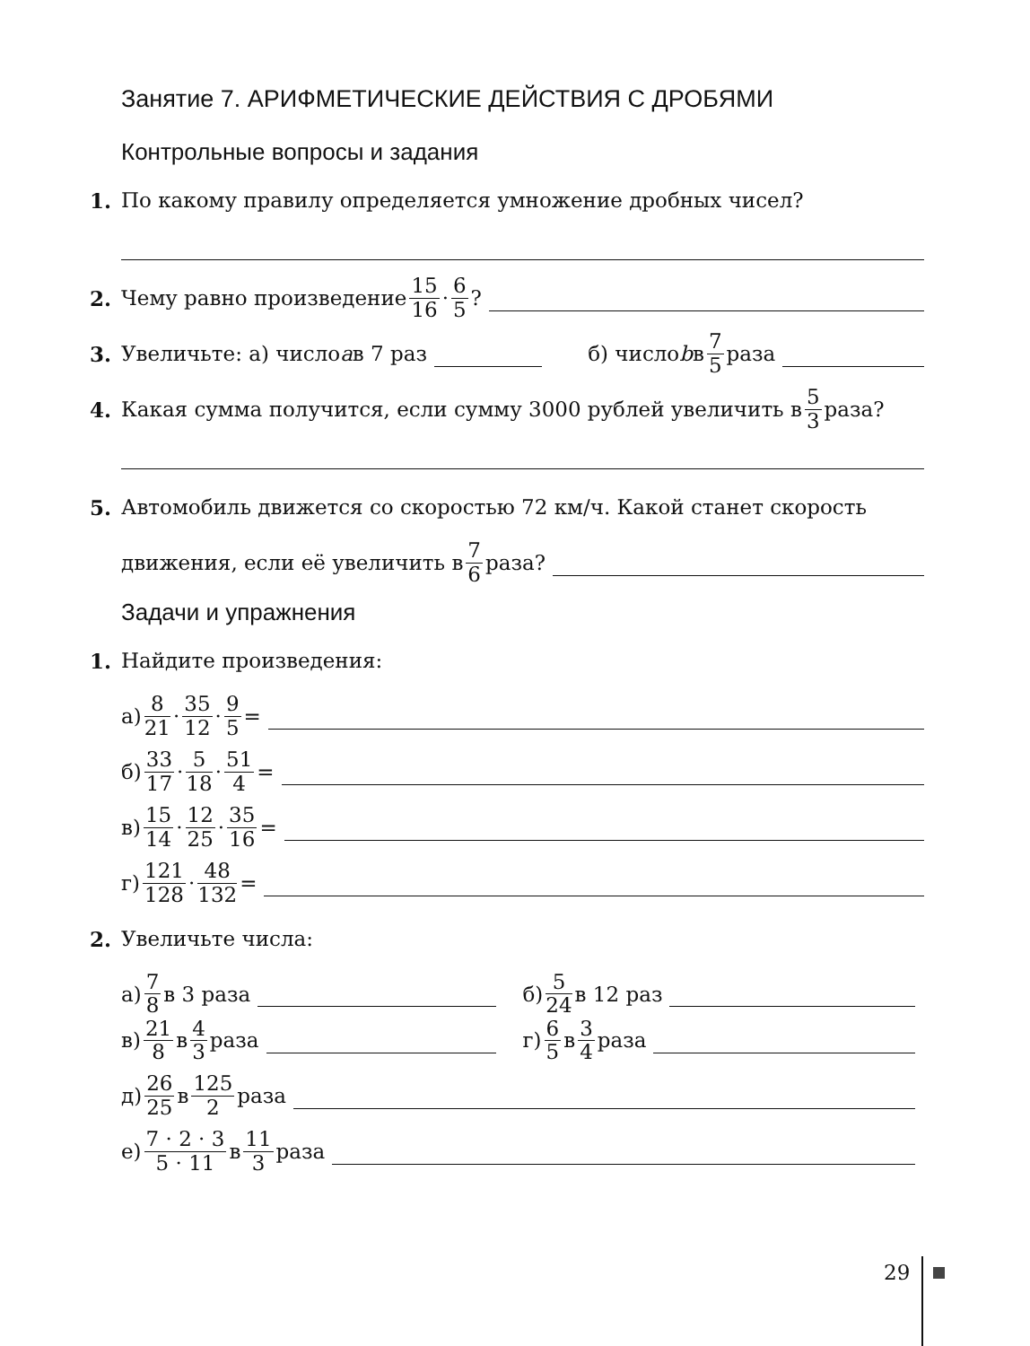Занятие 7. АРИФМЕТИЧЕСКИЕ ДЕЙСТВИЯ С ДРОБЯМИ
Контрольные вопросы и задания
1. По какому правилу определяется умножение дробных чисел?
2. Чему равно произведение 15 16 · 6 5?
3. Увеличьте: а) число a в 7 раз б) число b в 7 5 раза
4. Какая сумма получится, если сумму 3000 рублей увеличить в 5 3 раза?
5. Автомобиль движется со скоростью 72 км/ч. Какой станет скорость
движения, если её увеличить в 7 6 раза?
Задачи и упражнения
1. Найдите произведения:
а) 8 21 · 35 12 · 9 5 =
б) 33 17 · 5 18 · 51 4 =
в) 15 14 · 12 25 · 35 16 =
г) 121 128 · 48 132 =
2. Увеличьте числа:
а) 7 8 в 3 раза б) 5 24 в 12 раз
в) 21 8 в 4 3 раза г) 6 5 в 3 4 раза
д) 26 25 в 125 2 раза
е) 7 · 2 · 3 5 · 11 в 11 3 раза
29